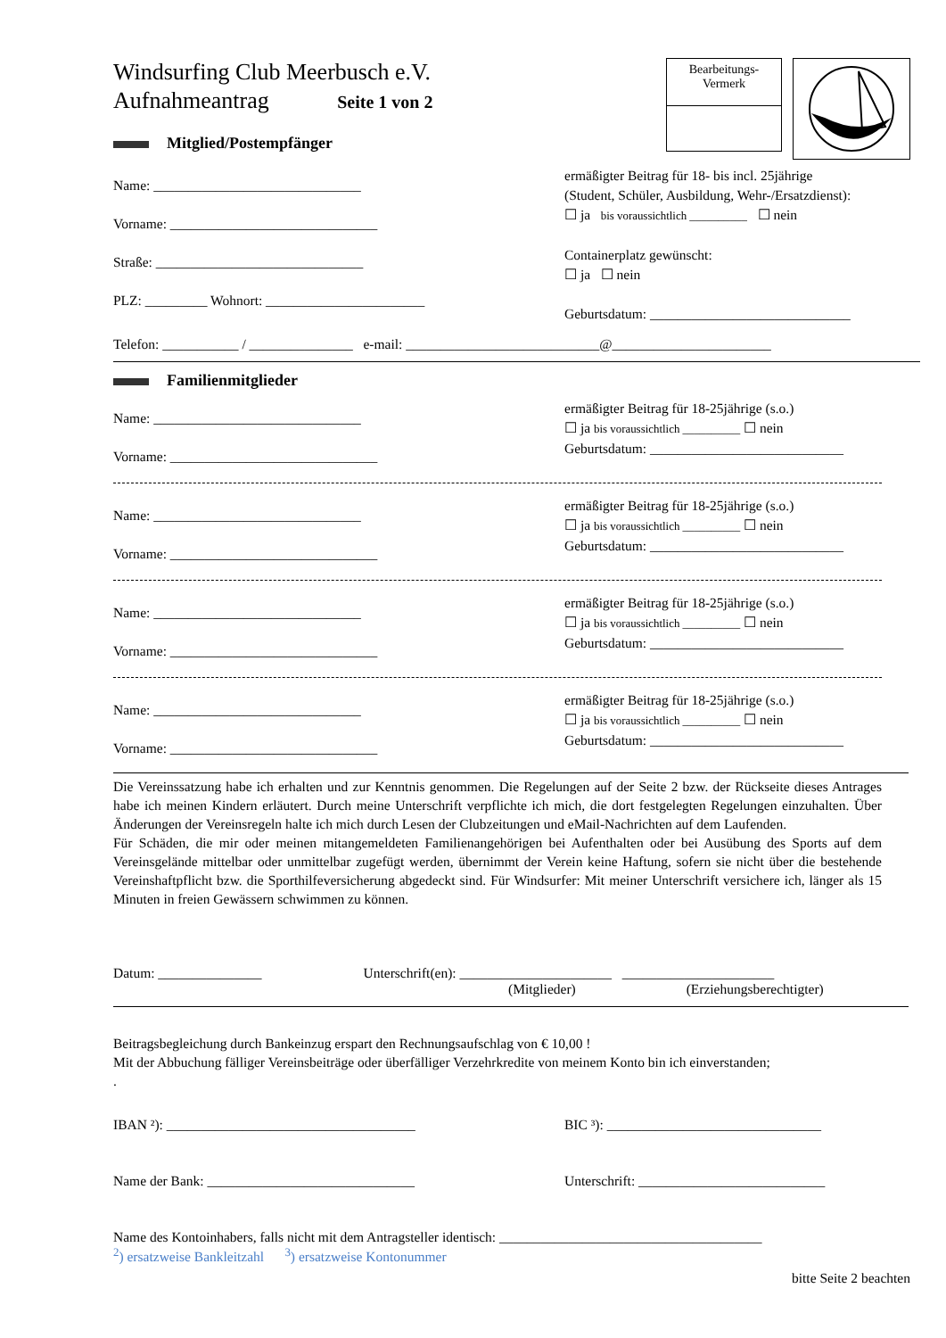Windsurfing Club Meerbusch e.V.
Aufnahmeantrag Seite 1 von 2
Mitglied/Postempfänger
Bearbeitungs-
Vermerk
Name: ______________________________
Vorname: ______________________________
Straße: ______________________________
PLZ: _________ Wohnort: _______________________
ermäßigter Beitrag für 18- bis incl. 25jährige
(Student, Schüler, Ausbildung, Wehr-/Ersatzdienst):
☐ ja bis voraussichtlich __________ ☐ nein
Containerplatz gewünscht:
☐ ja ☐ nein
Geburtsdatum: _____________________________
Telefon: ___________ / _______________ e-mail: ____________________________@_______________________
Familienmitglieder
Name: ______________________________
Vorname: ______________________________
ermäßigter Beitrag für 18-25jährige (s.o.)
☐ ja bis voraussichtlich __________ ☐ nein
Geburtsdatum: ____________________________
Name: ______________________________
Vorname: ______________________________
ermäßigter Beitrag für 18-25jährige (s.o.)
☐ ja bis voraussichtlich __________ ☐ nein
Geburtsdatum: ____________________________
Name: ______________________________
Vorname: ______________________________
ermäßigter Beitrag für 18-25jährige (s.o.)
☐ ja bis voraussichtlich __________ ☐ nein
Geburtsdatum: ____________________________
Name: ______________________________
Vorname: ______________________________
ermäßigter Beitrag für 18-25jährige (s.o.)
☐ ja bis voraussichtlich __________ ☐ nein
Geburtsdatum: ____________________________
Die Vereinssatzung habe ich erhalten und zur Kenntnis genommen. Die Regelungen auf der Seite 2 bzw. der Rückseite dieses Antrages habe ich meinen Kindern erläutert. Durch meine Unterschrift verpflichte ich mich, die dort festgelegten Regelungen einzuhalten. Über Änderungen der Vereinsregeln halte ich mich durch Lesen der Clubzeitungen und eMail-Nachrichten auf dem Laufenden.
Für Schäden, die mir oder meinen mitangemeldeten Familienangehörigen bei Aufenthalten oder bei Ausübung des Sports auf dem Vereinsgelände mittelbar oder unmittelbar zugefügt werden, übernimmt der Verein keine Haftung, sofern sie nicht über die bestehende Vereinshaftpflicht bzw. die Sporthilfeversicherung abgedeckt sind. Für Windsurfer: Mit meiner Unterschrift versichere ich, länger als 15 Minuten in freien Gewässern schwimmen zu können.
Datum: _______________ Unterschrift(en): ______________________ ______________________
(Mitglieder) (Erziehungsberechtigter)
Beitragsbegleichung durch Bankeinzug erspart den Rechnungsaufschlag von € 10,00 !
Mit der Abbuchung fälliger Vereinsbeiträge oder überfälliger Verzehrkredite von meinem Konto bin ich einverstanden;
.
IBAN ²): ____________________________________ BIC ³): _______________________________
Name der Bank: ______________________________ Unterschrift: ___________________________
Name des Kontoinhabers, falls nicht mit dem Antragsteller identisch: ______________________________________
<sup>2</sup>) ersatzweise Bankleitzahl <sup>3</sup>) ersatzweise Kontonummer
bitte Seite 2 beachten